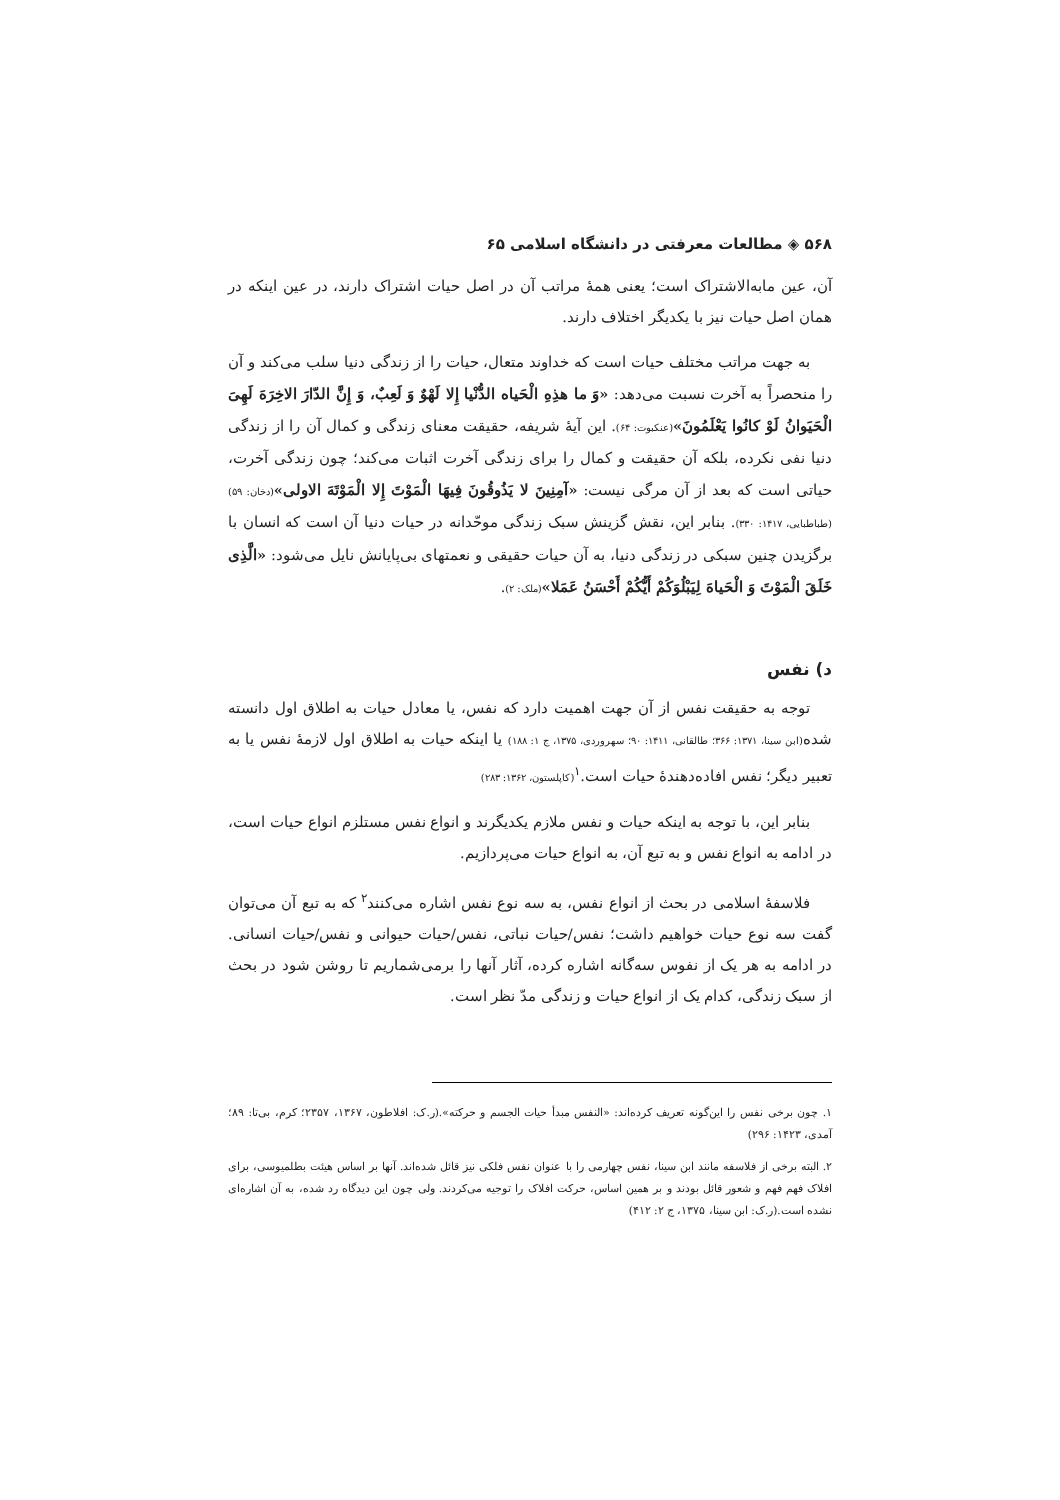۵۶۸ ◈ مطالعات معرفتی در دانشگاه اسلامی ۶۵
آن، عین مابه‌الاشتراک است؛ یعنی همهٔ مراتب آن در اصل حیات اشتراک دارند، در عین اینکه در همان اصل حیات نیز با یکدیگر اختلاف دارند.
به جهت مراتب مختلف حیات است که خداوند متعال، حیات را از زندگی دنیا سلب می‌کند و آن را منحصراً به آخرت نسبت می‌دهد: «وَ ما هذِهِ الْحَیاه الدُّنْیا إِلا لَهْوٌ وَ لَعِبٌ، وَ إِنَّ الدّارَ الاخِرَهَ لَهِیَ الْحَیَوانُ لَوْ کانُوا یَعْلَمُونَ»(عنکبوت: ۶۴). این آیهٔ شریفه، حقیقت معنای زندگی و کمال آن را از زندگی دنیا نفی نکرده، بلکه آن حقیقت و کمال را برای زندگی آخرت اثبات می‌کند؛ چون زندگی آخرت، حیاتی است که بعد از آن مرگی نیست: «آمِنِینَ لا یَذُوقُونَ فِیهَا الْمَوْتَ إِلا الْمَوْتَهَ الاولی»(دخان: ۵۹)(طباطبایی، ۱۴۱۷: ۳۳۰). بنابر این، نقش گزینش سبک زندگی موحّدانه در حیات دنیا آن است که انسان با برگزیدن چنین سبکی در زندگی دنیا، به آن حیات حقیقی و نعمتهای بی‌پایانش نایل می‌شود: «الَّذِی خَلَقَ الْمَوْتَ وَ الْحَیاهَ لِیَبْلُوَکُمْ أَیُّکُمْ أَحْسَنُ عَمَلا»(ملک: ۲).
د) نفس
توجه به حقیقت نفس از آن جهت اهمیت دارد که نفس، یا معادل حیات به اطلاق اول دانسته شده(ابن سینا، ۱۳۷۱: ۳۶۶؛ طالقانی، ۱۴۱۱: ۹۰؛ سهروردی، ۱۳۷۵، ج ۱: ۱۸۸) یا اینکه حیات به اطلاق اول لازمهٔ نفس یا به تعبیر دیگر؛ نفس افاده‌دهندهٔ حیات است.<sup>۱</sup>(کاپلستون، ۱۳۶۲: ۲۸۳)
بنابر این، با توجه به اینکه حیات و نفس ملازم یکدیگرند و انواع نفس مستلزم انواع حیات است، در ادامه به انواع نفس و به تبع آن، به انواع حیات می‌پردازیم.
فلاسفهٔ اسلامی در بحث از انواع نفس، به سه نوع نفس اشاره می‌کنند<sup>۲</sup> که به تبع آن می‌توان گفت سه نوع حیات خواهیم داشت؛ نفس/حیات نباتی، نفس/حیات حیوانی و نفس/حیات انسانی. در ادامه به هر یک از نفوس سه‌گانه اشاره کرده، آثار آنها را برمی‌شماریم تا روشن شود در بحث از سبک زندگی، کدام یک از انواع حیات و زندگی مدّ نظر است.
۱. چون برخی نفس را این‌گونه تعریف کرده‌اند: «النفس مبدأ حیات الجسم و حرکته».(ر.ک: افلاطون، ۱۳۶۷، ۲۳۵۷؛ کرم، بی‌تا: ۸۹؛ آمدی، ۱۴۲۳: ۲۹۶)
۲. البته برخی از فلاسفه مانند ابن سینا، نفس چهارمی را با عنوان نفس فلکی نیز قائل شده‌اند. آنها بر اساس هیئت بطلمیوسی، برای افلاک فهم فهم و شعور قائل بودند و بر همین اساس، حرکت افلاک را توجیه می‌کردند. ولی چون این دیدگاه رد شده، به آن اشاره‌ای نشده است.(ر.ک: ابن سینا، ۱۳۷۵، ج ۲: ۴۱۲)